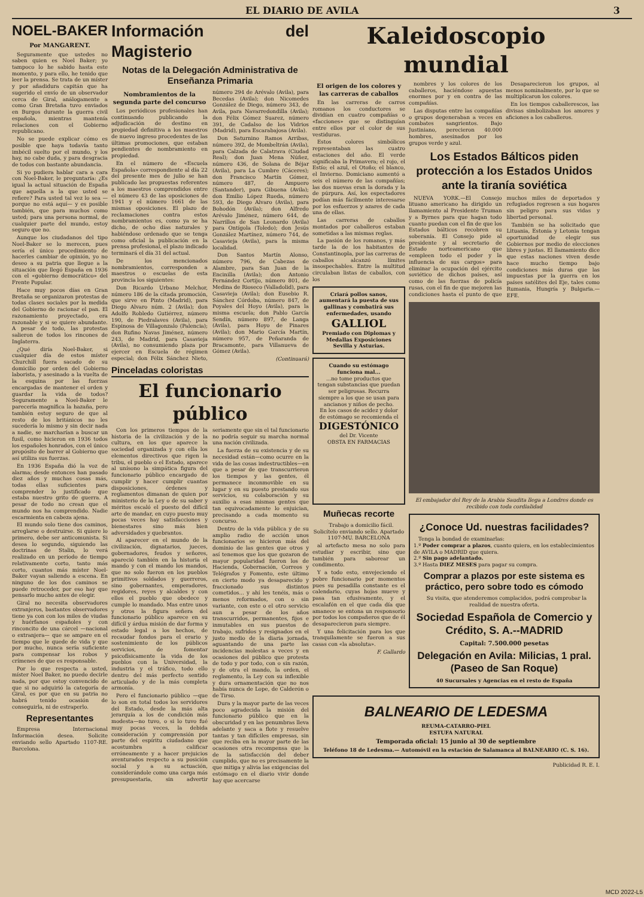EL DIARIO DE AVILA 3
NOEL-BAKER
Por MANGARENT.
Seguramente que ustedes no saben quien es Noel Baker; yo tampoco lo he sabido hasta este momento, y para ello, he tenido que leer la prensa. Se trata de un míster y por añadidura capitán que ha sugerido el envío de un observador cerca de Giral, análogamente a como Gran Bretaña tuvo enviados en Burgos durante la guerra civil española, mientras mantenía relaciones con el Gobierno republicano.
No se puede explicar cómo es posible que haya todavía tanto imbécil suelto por el mundo, y los hay, no cabe duda, y para desgracia de todos con bastante abundancia.
Si yo pudiera hablar cara a cara con Noel-Baker, le preguntaría: ¿Es igual la actual situación de España que aquella a la que usted se refiere? Para usted tal vez lo sea —porque no está aquí— y es posible también, que para muchos como usted; para una persona normal, de cualquier parte del mundo, estoy seguro que no.
Aunque los ciudadanos del tipo Noel-Baker se lo merecen, pues sería el único procedimiento de hacerles cambiar de opinión, yo no deseo a su patria que llegue a la situación que llegó España en 1936 con el «gobierno democrático» del Frente Popular.
Hace muy pocos días en Gran Bretaña se organizaron protestas de todas clases sociales por la medida del Gobierno de racionar el pan. El razonamiento proyectado, era razonable y si se quiere abundante. A pesar de todo, las protestas salieron de todos los rincones de Inglaterra.
¿Qué diría Noel-Baker, si cualquier día de estos míster Churchill fuera sacado de su domicilio por orden del Gobierno laborista, y asesinado a la vuelta de la esquina por las fuerzas encargadas de mantener el orden y guardar la vida de todos? Seguramente a Noel-Baker le parecería magnífica la hazaña, pero también estoy seguro de que al resto de los británicos no les sucedería lo mismo y sin decir nada a nadie, se marcharían a buscar un fusil, como hicieron en 1936 todos los españoles honrados, con el único propósito de barrer al Gobierno que así utiliza sus fuerzas.
En 1936 España dió la voz de alarma; desde entonces han pasado diez años y muchas cosas más, todas ellas suficientes para comprender lo justificado que estaba nuestro grito de guerra. A pesar de todo no crean que el mundo nos ha comprendido. Nadie escarmienta en cabeza ajena.
El mundo solo tiene dos caminos, arreglarse o destruirse. Si quiere lo primero, debe ser anticomunista. Si desea lo segundo, siguiendo las doctrinas de Stalin, lo verá realizado en un período de tiempo relativamente corto, tanto más corto, cuantos más míster Noel-Baker vayan saliendo a escena. En ninguno de los dos caminos se puede retroceder, por eso hay que pensarlo mucho antes de elegir.
Giral no necesita observadores extranjeros, bastantes observadores tiene ya con con los miles de viudas y huérfanos españoles y con rinconcito de una cárcel —nacional o extranjera— que se ampare en el tiempo que le quede de vida y que por mucho, nunca sería suficiente para compensar los robos y crímenes de que es responsable.
Por lo que respecta a usted, míster Noel Baker, no puedo decirle nada, por que estoy convencido de que si no adquirió la categoría de Giral, es por que en su patria no habrá tenido ocasión de conseguirla, ni de estraperlo.
Representantes
Empresa Internacional Información desea. Solicite enviando sello Apartado 1107-RE. Barcelona.
Información del Magisterio
Notas de la Delegación Administrativa de Enseñanza Primaria
Nombramientos de la segunda parte del concurso
Los periódicos profesionales han continuando publicando la adjudicación de destino en propiedad definitiva a los maestros de nuevo ingreso procedentes de las últimas promociones, que estaban pendientes de nombramiento en propiedad.
En el número de «Escuela Española» correspondiente al día 22 del presente mes de julio se han publicado las propuestas referentes a los maestros comprendidos entre el número 43 de las oposiciones de 1941 y el número 1661 de las mismas oposiciones. El plazo de reclamaciones contra estos nombramientos es, como ya se ha dicho, de ocho días naturales y habiéndose ordenado que se tenga como oficial la publicación en la prensa profesional, el plazo indicado terminará el día 31 del actual.
De los mencionados nombramientos, corresponden a maestros o escuelas de esta provincia los siguientes:
Don Ricardo Urbano Melchor, número 186 de la citada promoción, que sirve en Pinto (Madrid), para Diego Alvaro núm. 2 (Avila); don Adolfo Robledo Gutiérrez, número 190, de Piedralaves (Avila), para Espinosa de Villagonzalo (Palencia); don Rufino Navas Jiménez, número 243, de Madrid, para Casavieja (Avila), no consumiendo plaza por ejercer en Escuela de régimen especial; don Félix Sánchez Nieto, número 294 de Arévalo (Avila), para Becedas (Avila); don Nicomedes González de Diego, número 343, de Avila, para Navarredondilla (Avila); don Félix Gómez Suarez, número 391, de Cadalso de los Vidrios (Madrid), para Escarabajosa (Avila).
Don Saturnino Ramos Arribas, número 392, de Mombeltrán (Avila), para Calzada de Calatrava (Ciudad Real); don Juan Mena Núñez, número 436, de Solana de Béjar (Avila), para La Cumbre (Cáceres); don Francisco Martín Gómez, número 487, de Ampuero (Santander), para Gibuena (Avila); don Emilio López Rueda, número 593, de Diego Alvaro (Avila), para Bohodón (Avila); don Alfredo Arévalo Jiménez, número 644, de Narrillos de San Leonardo (Avila) para Ontígola (Toledo); don Jesús González Martínez, número 744, de Casavieja (Avila), para la misma localidad.
Don Santos Martín Alonso, número 796, de Cabezas de Alambre, para San Juan de la Encinilla (Avila); don Antonio Fernández Cortijo, número 801, de Medina de Rioseco (Valladolid), para Casavieja (Avila); don Eusebio R. Sánchez Córdoba, número 847, de Poyales del Hoyo (Avila), para la misma escuela; don Pablo García Sendín, número 897, de Langa (Avila), para Hoyo de Pinares (Avila); don Mario García Martín, número 957, de Peñaranda de Bracamonte, para Villanueva de Gómez (Avila).
(Continuará)
Pinceladas coloristas
El funcionario público
Con los primeros tiempos de la historia de la civilización y de la cultura, en los que aparece la sociedad organizada y con ella los elementos directivos que rigen la tribu, el pueblo o el Estado, aparece al unísono la simpática figura del funcionario público encargado de cumplir y hacer cumplir cuantas disposiciones, órdenes y reglamentos dimanan de quien por ministerio de la Ley o de su saber y méritos escaló el puesto del difícil arte de mandar, en cuyo puesto muy pocas veces hay satisfacciones y bienestares sino más bien adversidades y quebrantos.
Al aparecer en el mundo de la civilización, dignatarios, jueces, gobernadores, feudos y señores, apareció también en la historia el mando y con el mando los mandos, que no solo fueron en los pueblos primitivos soldados y guerreros, sino gobernantes, emperadores, regidores, reyes y alcaldes y con ellos el pueblo que obedece y cumple lo mandado. Mas entre unos y otros la figura señera del funcionario público aparece en su difícil y árdua misión de dar forma y estado legal a los hechos, de recaudar fondos para el erario y sostenimiento de los públicos servicios, de fomentar psicofísicamente la vida de los pueblos con la Universidad, la industria y el tráfico, todo ello dentro del más perfecto sentido articulado y de la más completa armonía.
Pero el funcionario público —que lo son en total todos los servidores del Estado, desde la más alta jerarquía a los de condición más modesta—no tuvo, o si lo tuvo fué muy pocas veces, la debida consideración y comprensión por parte del espíritu ciudadano que acostumbra a calificar erróneamente y a hacer prejuicios aventurados respecto a su posición social y a su actuación, considerándole como una carga más presupuestaria, sin advertir seriamente que sin el tal funcionario no podría seguir su marcha normal una nación civilizada.
La fuerza de su existencia y de su necesidad están—como ocurre en la vida de las cosas indestructibles—en que a pesar de que transcurrieron los tiempos y las gentes, él permanece inconmovible en su lugar y en su puesto prestando sus servicios, su colaboración y su auxilio a esas mismas gentes que tan equivocadamente lo enjuician, precisando a cada momento su concurso.
Dentro de la vida pública y de su amplio radio de acción unos funcionarios se hicieron más del dominio de las gentes que otros y así tenemos que los que gozaron de mayor popularidad fueron los de Hacienda, Gobernación, Correos y Telégrafos y Fomento, este último en cierto modo ya desaparecido y fraccionado sus distintos cometidos... y ahí les tenéis, más o menos reformados, con o sin variante, con este o el otro servicio aun a pesar de los años transcurridos, permanentes, fijos e inmutables en sus puestos de trabajo, sufridos y resignados en el justo medio de la diaria jornada, aguantando de una parte las incidencias molestas a veces y en ocasiones del público que protesta de todo y por todo, con o sin razón, y de otra el mando, la orden, el reglamento, la Ley con su inflexible y dura ornamentación que no nos había nunca de Lope, de Calderón o de Tirso.
Dura y la mayor parte de las veces poco agradecida la misión del funcionario público que en la obscuridad y en las penumbras lleva adelante y saca a flote y resuelve tantas y tan difíciles empresas, sin que reciba en la mayor parte de las ocasiones otra recompensa que la de la satisfacción del deber cumplido, que no es precisamente la que mitiga y alivia las exigencias del estómago en el diario vivir donde hay que acercarse
Kaleidoscopio mundial
El origen de los colores y las carreras de caballos
En las carreras de carros romanos los conductores se dividían en cuatro compañías o «facciones» que se distinguían entre ellos por el color de sus vestiduras.
Estos colores simbólicos representaban las cuatro estaciones del año. El verde significaba la Primavera; el rojo, el Estío; el azul, el Otoño; el blanco, el Invierno. Domiciano aumentó a seis el número de las compañías; las dos nuevas eran la dorada y la de púrpura. Así, los espectadores podían más fácilmente interesarse por los esfuerzos y azares de cada una de ellas.
Las carreras de caballos montados por caballeros estaban sometidas a las mismas reglas.
La pasión de los romanos, y más tarde la de los habitantes de Constantinopla, por las carreras de caballos alcanzó límites insospechables. Entre la multitud circulaban listas de caballos, con los
Criará pollos sanos, aumentará la puesta de sus gallinas y combatirá sus enfermedades, usando
GALLIOL
Premiado con Diplomas y Medallas Exposiciones Sevilla y Asturias.
Cuando su estómago funciona mal...
...no tome productos que tengan substancias que puedan ser peligrosas. Recurra siempre a los que se usan para ancianos y niños de pecho.
En los casos de acidez y dolor de estómago se recomienda el
DIGESTÓNICO
del Dr. Vicente
OBSTA EN FARMACIAS
Muñecas recorte
Trabajo a domicilio fácil. Solicítelo enviando sello. Apartado 1107-MU. BARCELONA
al artefacto mesa no solo para estudiar y escribir, sino que también para saborear un condimento.
Y a todo esto, envejeciendo el pobre funcionario por momentos pues su pesadilla constante es el calendario, cuyas hojas mueve y pasa tan efusivamente, y el escalafón en el que cada día que amanece se entona un responsorio por todos los compañeros que de él desaparecieron para siempre.
Y una felicitación para los que tranquilamente se fueron a sus casas con «la absoluta».
F. Gallardo
nombres y los colores de los caballeros, haciéndose apuestas enormes por y en contra de las compañías.
Las disputas entre las compañías o grupos degeneraban a veces en combates sangrientos. Bajo Justiniano, perecieron 40.000 hombres, asesinados por los grupos verde y azul.
Desaparecieron los grupos, al menos nominalmente, por lo que se multiplicaron los colores.
En los tiempos caballerescos, las divisas simbolizaban los amores y aficiones a los caballeros.
Los Estados Bálticos piden protección a los Estados Unidos ante la tiranía soviética
NUEVA YORK.—El Consejo lituano americano ha dirigido un llamamiento al Presidente Truman y a Byrnes para que hagan todo cuanto puedan con el fin de que los Estados bálticos recobren su soberanía. El Consejo pide al presidente y al secretario de Estado norteamericano que «empleen todo el poder y la influencia de sus cargos» para eliminar la ocupación del ejército soviético de dichos países, así como de las fuerzas de policía rusas, con el fin de que mejoren las condiciones hasta el punto de que muchos miles de deportados y refugiados regresen a sus hogares sin peligro para sus vidas y libertad personal.
También se ha solicitado que Lituania, Estonia y Letonia tengan oportunidad de elegir sus Gobiernos por medio de elecciones libres y justas. El llamamiento dice que estas naciones viven desde hace mucho tiempo bajo condiciones más duras que las impuestas por la guerra en los países satélites del Eje, tales como Rumania, Hungría y Bulgaria.—EFE.
El embajador del Rey de la Arabia Saudita llega a Londres donde es recibido con toda cordialidad
¿Conoce Ud. nuestras facilidades?
Tenga la bondad de examinarlas:
1.º Poder comprar a plazos, cuanto quiera, en los establecimientos de AVILA o MADRID que quiera.
2.º Sin pago adelantado.
3.º Hasta DIEZ MESES para pagar su compra.
Comprar a plazos por este sistema es práctico, pero sobre todo es cómodo
Su visita, que atenderemos complacidos, podrá comprobar la realidad de nuestra oferta.
Sociedad Española de Comercio y Crédito, S. A.--MADRID
Capital: 7.500.000 pesetas
Delegación en Avila: Milicias, 1 pral. (Paseo de San Roque)
40 Sucursales y Agencias en el resto de España
BALNEARIO DE LEDESMA
REUMA-CATARRO-PIEL
ESTUFA NATURAL
Temporada oficial: 15 junio al 30 de septiembre
Teléfono 18 de Ledesma.— Automóvil en la estación de Salamanca al BALNEARIO (C. S. 16).
Publicidad R. E. I.
MCD 2022-L5